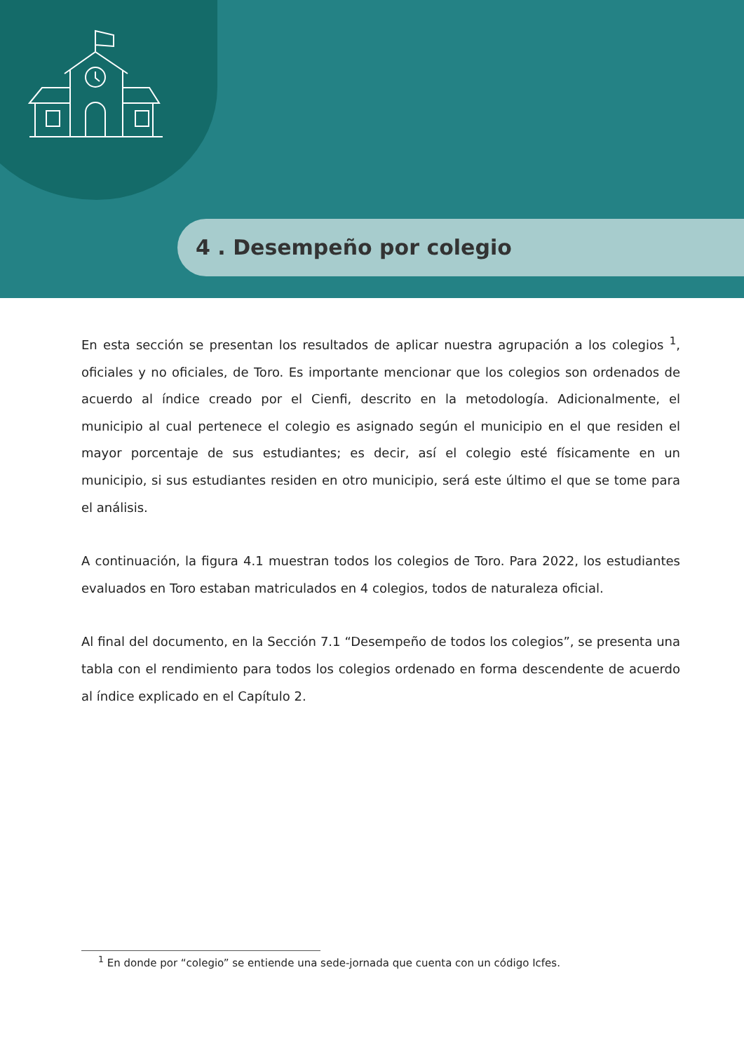4 . Desempeño por colegio
En esta sección se presentan los resultados de aplicar nuestra agrupación a los colegios <sup>1</sup>, oficiales y no oficiales, de Toro. Es importante mencionar que los colegios son ordenados de acuerdo al índice creado por el Cienfi, descrito en la metodología. Adicionalmente, el municipio al cual pertenece el colegio es asignado según el municipio en el que residen el mayor porcentaje de sus estudiantes; es decir, así el colegio esté físicamente en un municipio, si sus estudiantes residen en otro municipio, será este último el que se tome para el análisis.
A continuación, la figura 4.1 muestran todos los colegios de Toro. Para 2022, los estudiantes evaluados en Toro estaban matriculados en 4 colegios, todos de naturaleza oficial.
Al final del documento, en la Sección 7.1 “Desempeño de todos los colegios”, se presenta una tabla con el rendimiento para todos los colegios ordenado en forma descendente de acuerdo al índice explicado en el Capítulo 2.
<sup>1</sup> En donde por “colegio” se entiende una sede-jornada que cuenta con un código Icfes.